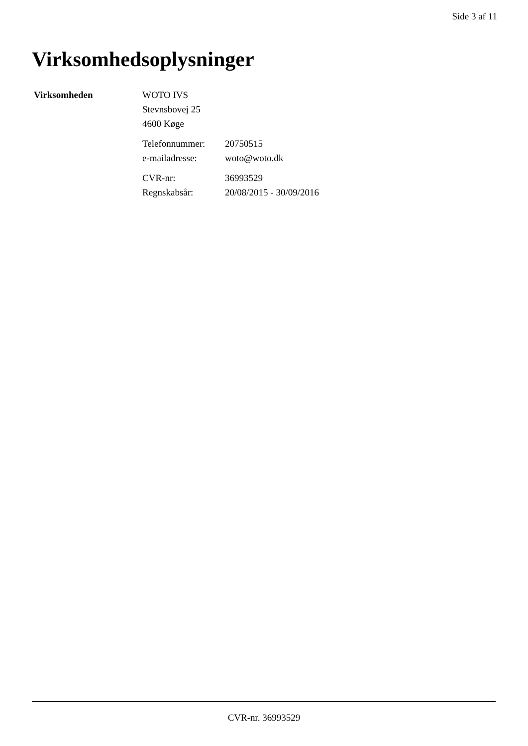Side 3 af 11
Virksomhedsoplysninger
Virksomheden WOTO IVS
Stevnsbovej 25
4600 Køge
Telefonnummer: 20750515 e-mailadresse: woto@woto.dk
CVR-nr: 36993529 Regnskabsår: 20/08/2015 - 30/09/2016
CVR-nr. 36993529